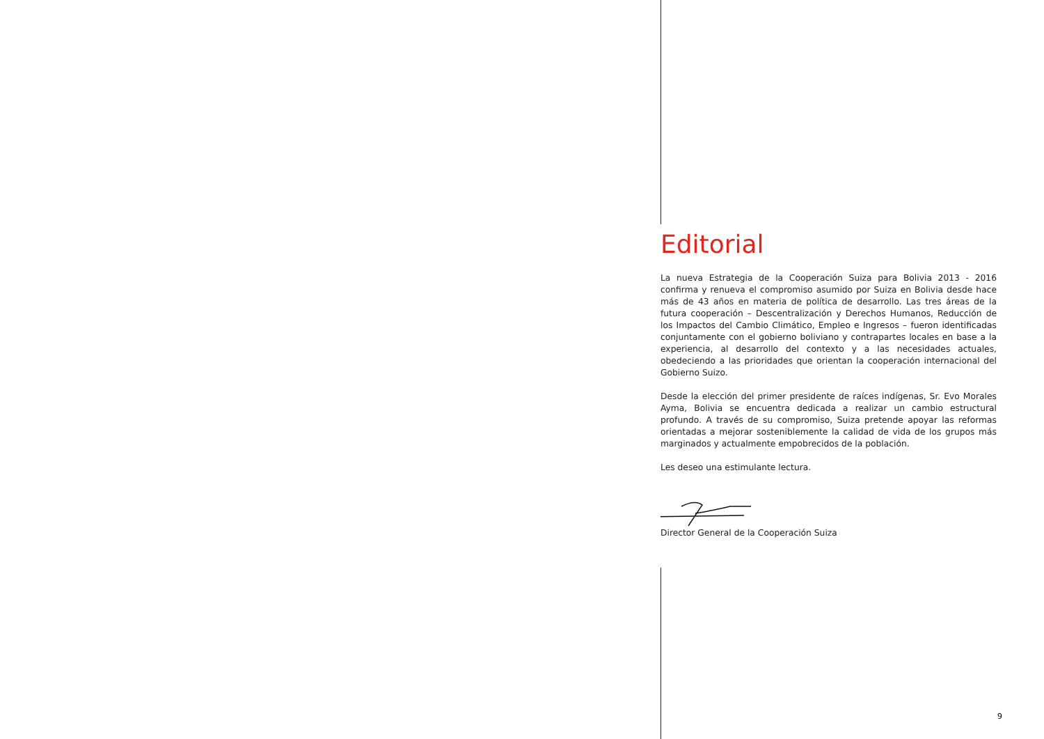Editorial
La nueva Estrategia de la Cooperación Suiza para Bolivia 2013 - 2016 confirma y renueva el compromiso asumido por Suiza en Bolivia desde hace más de 43 años en materia de política de desarrollo. Las tres áreas de la futura cooperación – Descentralización y Derechos Humanos, Reducción de los Impactos del Cambio Climático, Empleo e Ingresos – fueron identificadas conjuntamente con el gobierno boliviano y contrapartes locales en base a la experiencia, al desarrollo del contexto y a las necesidades actuales, obedeciendo a las prioridades que orientan la cooperación internacional del Gobierno Suizo.
Desde la elección del primer presidente de raíces indígenas, Sr. Evo Morales Ayma, Bolivia se encuentra dedicada a realizar un cambio estructural profundo. A través de su compromiso, Suiza pretende apoyar las reformas orientadas a mejorar sostenible­mente la calidad de vida de los grupos más marginados y actualmente empobrecidos de la población.
Les deseo una estimulante lectura.
Director General de la Cooperación Suiza
9